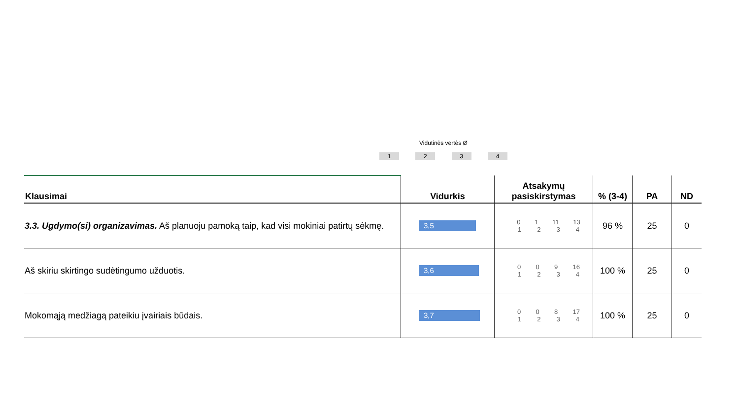Vidutinės vertės Ø
1234
| Klausimai | Vidurkis | Atsakymų pasiskirstymas | % (3-4) | PA | ND |
| --- | --- | --- | --- | --- | --- |
| 3.3. Ugdymo(si) organizavimas. Aš planuoju pamoką taip, kad visi mokiniai patirtų sėkmę. | 3,5 | 0 1 11 13 1 2 3 4 | 96 % | 25 | 0 |
| Aš skiriu skirtingo sudėtingumo užduotis. | 3,6 | 0 0 9 16 1 2 3 4 | 100 % | 25 | 0 |
| Mokomąją medžiagą pateikiu įvairiais būdais. | 3,7 | 0 0 8 17 1 2 3 4 | 100 % | 25 | 0 |